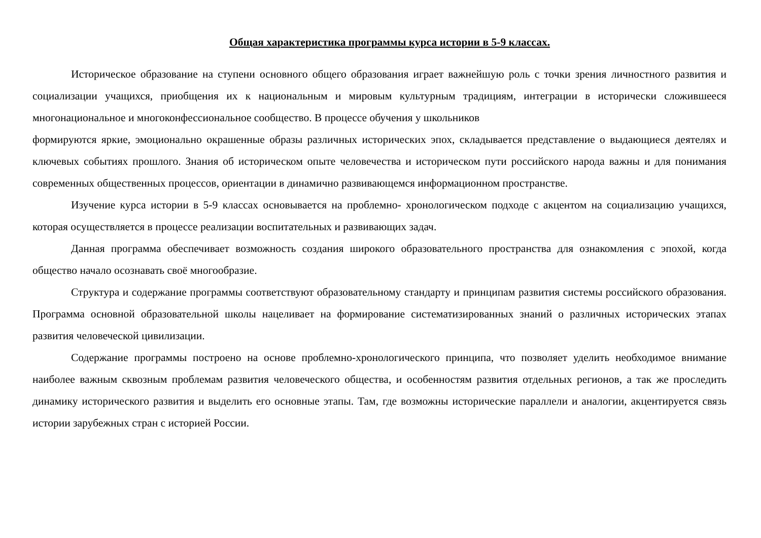Общая характеристика программы курса истории в 5-9 классах.
Историческое образование на ступени основного общего образования играет важнейшую роль с точки зрения личностного развития и социализации учащихся, приобщения их к национальным и мировым культурным традициям, интеграции в исторически сложившееся многонациональное и многоконфессиональное сообщество. В процессе обучения у школьников
формируются яркие, эмоционально окрашенные образы различных исторических эпох, складывается представление о выдающиеся деятелях и ключевых событиях прошлого. Знания об историческом опыте человечества и историческом пути российского народа важны и для понимания современных общественных процессов, ориентации в динамично развивающемся информационном пространстве.
Изучение курса истории в 5-9 классах основывается на проблемно- хронологическом подходе с акцентом на социализацию учащихся, которая осуществляется в процессе реализации воспитательных и развивающих задач.
Данная программа обеспечивает возможность создания широкого образовательного пространства для ознакомления с эпохой, когда общество начало осознавать своё многообразие.
Структура и содержание программы соответствуют образовательному стандарту и принципам развития системы российского образования. Программа основной образовательной школы нацеливает на формирование систематизированных знаний о различных исторических этапах развития человеческой цивилизации.
Содержание программы построено на основе проблемно-хронологического принципа, что позволяет уделить необходимое внимание наиболее важным сквозным проблемам развития человеческого общества, и особенностям развития отдельных регионов, а так же проследить динамику исторического развития и выделить его основные этапы. Там, где возможны исторические параллели и аналогии, акцентируется связь истории зарубежных стран с историей России.